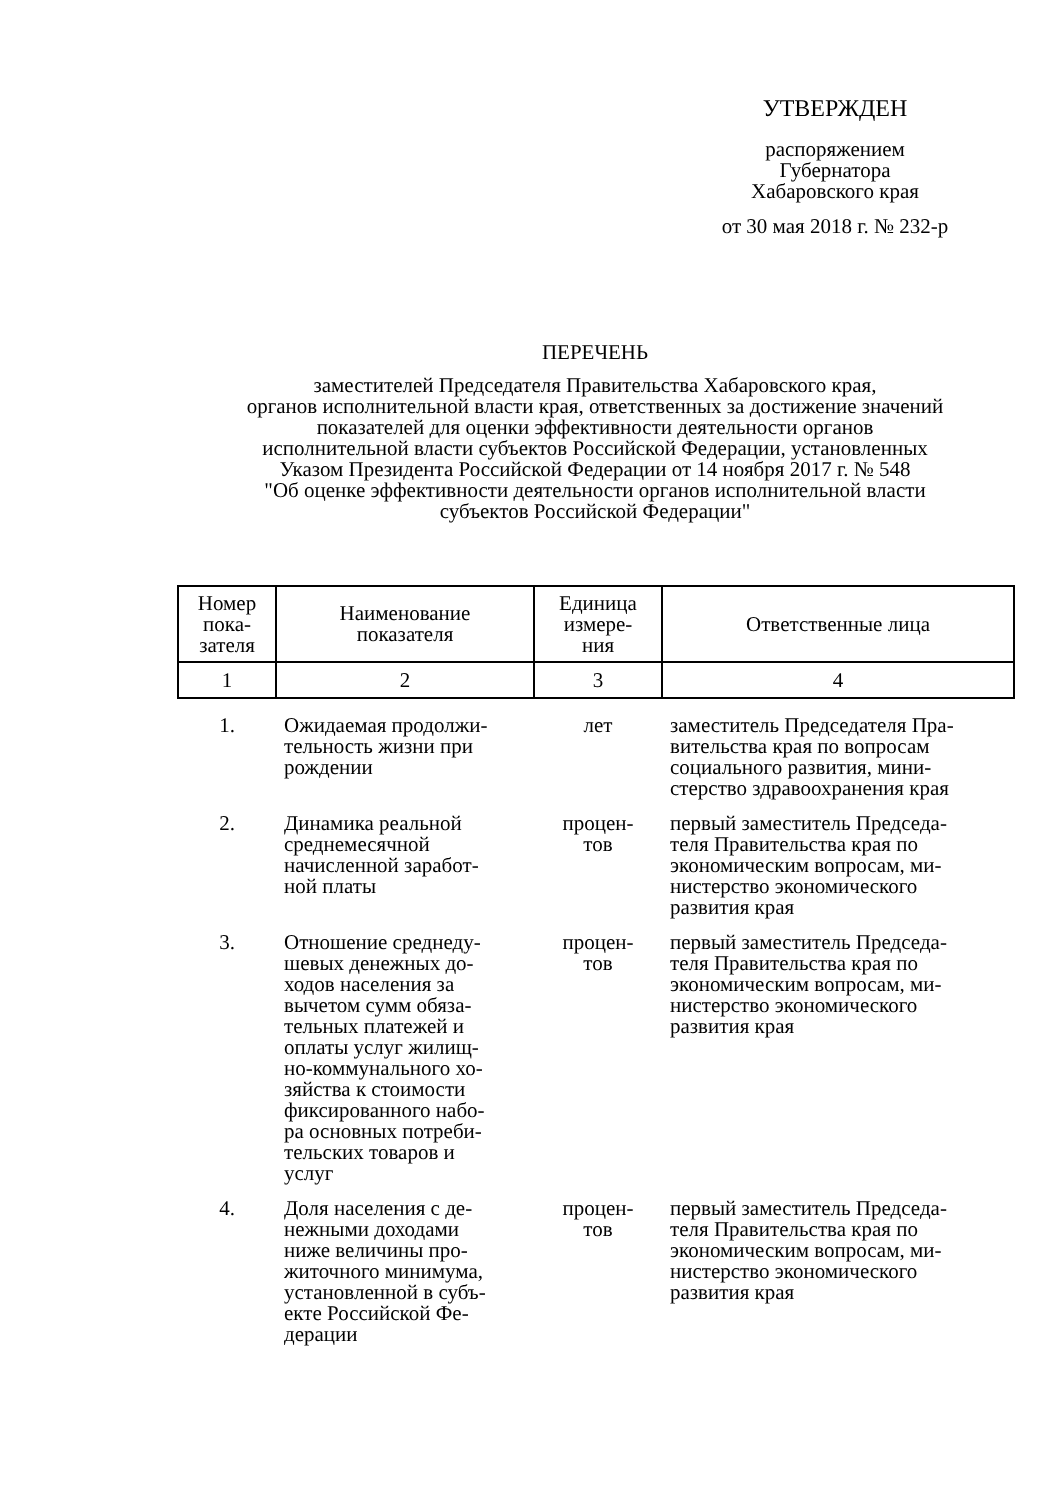УТВЕРЖДЕН
распоряжением
Губернатора
Хабаровского края
от 30 мая 2018 г. № 232-р
ПЕРЕЧЕНЬ
заместителей Председателя Правительства Хабаровского края,
органов исполнительной власти края, ответственных за достижение значений
показателей для оценки эффективности деятельности органов
исполнительной власти субъектов Российской Федерации, установленных
Указом Президента Российской Федерации от 14 ноября 2017 г. № 548
"Об оценке эффективности деятельности органов исполнительной власти
субъектов Российской Федерации"
| Номер пока- зателя | Наименование показателя | Единица измере- ния | Ответственные лица |
| --- | --- | --- | --- |
| 1 | 2 | 3 | 4 |
| 1. | Ожидаемая продолжи- тельность жизни при рождении | лет | заместитель Председателя Пра- вительства края по вопросам социального развития, мини- стерство здравоохранения края |
| 2. | Динамика реальной среднемесячной начисленной заработ- ной платы | процен- тов | первый заместитель Председа- теля Правительства края по экономическим вопросам, ми- нистерство экономического развития края |
| 3. | Отношение среднеду- шевых денежных до- ходов населения за вычетом сумм обяза- тельных платежей и оплаты услуг жилищ- но-коммунального хо- зяйства к стоимости фиксированного набо- ра основных потреби- тельских товаров и услуг | процен- тов | первый заместитель Председа- теля Правительства края по экономическим вопросам, ми- нистерство экономического развития края |
| 4. | Доля населения с де- нежными доходами ниже величины про- житочного минимума, установленной в субъ- екте Российской Фе- дерации | процен- тов | первый заместитель Председа- теля Правительства края по экономическим вопросам, ми- нистерство экономического развития края |